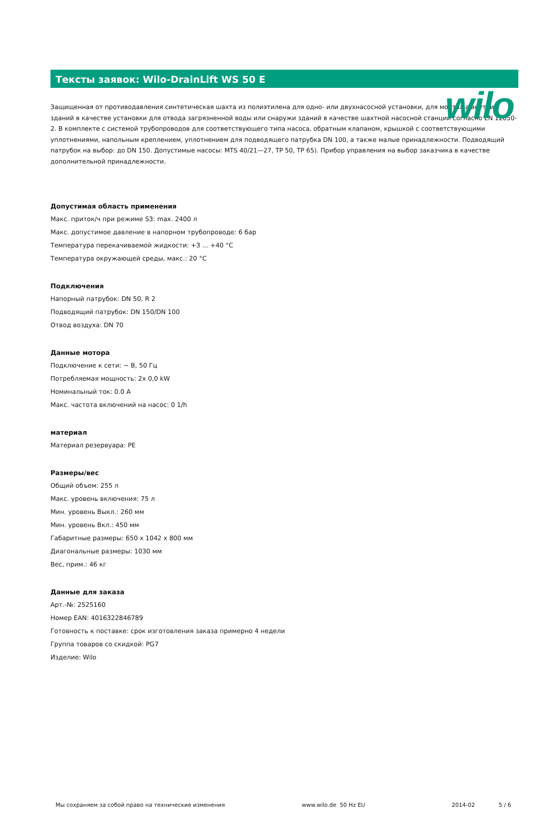wilo
Тексты заявок: Wilo-DrainLift WS 50 E
Защищенная от противодавления синтетическая шахта из полиэтилена для одно- или двухнасосной установки, для монтажа внутри зданий в качестве установки для отвода загрязненной воды или снаружи зданий в качестве шахтной насосной станции согласно EN 12050-2. В комплекте с системой трубопроводов для соответствующего типа насоса, обратным клапаном, крышкой с соответствующими уплотнениями, напольным креплением, уплотнением для подводящего патрубка DN 100, а также малые принадлежности. Подводящий патрубок на выбор: до DN 150. Допустимые насосы: MTS 40/21—27, TP 50, TP 65). Прибор управления на выбор заказчика в качестве дополнительной принадлежности.
Допустимая область применения
Макс. приток/ч при режиме S3: max. 2400 л
Макс. допустимое давление в напорном трубопроводе: 6 бар
Температура перекачиваемой жидкости: +3 ... +40 °C
Температура окружающей среды, макс.: 20 °C
Подключения
Напорный патрубок: DN 50, R 2
Подводящий патрубок: DN 150/DN 100
Отвод воздуха: DN 70
Данные мотора
Подключение к сети: ~ В, 50 Гц
Потребляемая мощность: 2x 0,0 kW
Номинальный ток: 0.0 A
Макс. частота включений на насос: 0 1/h
материал
Материал резервуара: PE
Размеры/вес
Общий объем: 255 л
Макс. уровень включения: 75 л
Мин. уровень Выкл.: 260 мм
Мин. уровень Вкл.: 450 мм
Габаритные размеры: 650 x 1042 x 800 мм
Диагональные размеры: 1030 мм
Вес, прим.: 46 кг
Данные для заказа
Арт.-№: 2525160
Номер EAN: 4016322846789
Готовность к поставке: срок изготовления заказа примерно 4 недели
Группа товаров со скидкой: PG7
Изделие: Wilo
Мы сохраняем за собой право на технические изменения www.wilo.de 50 Hz EU 2014-02 5 / 6